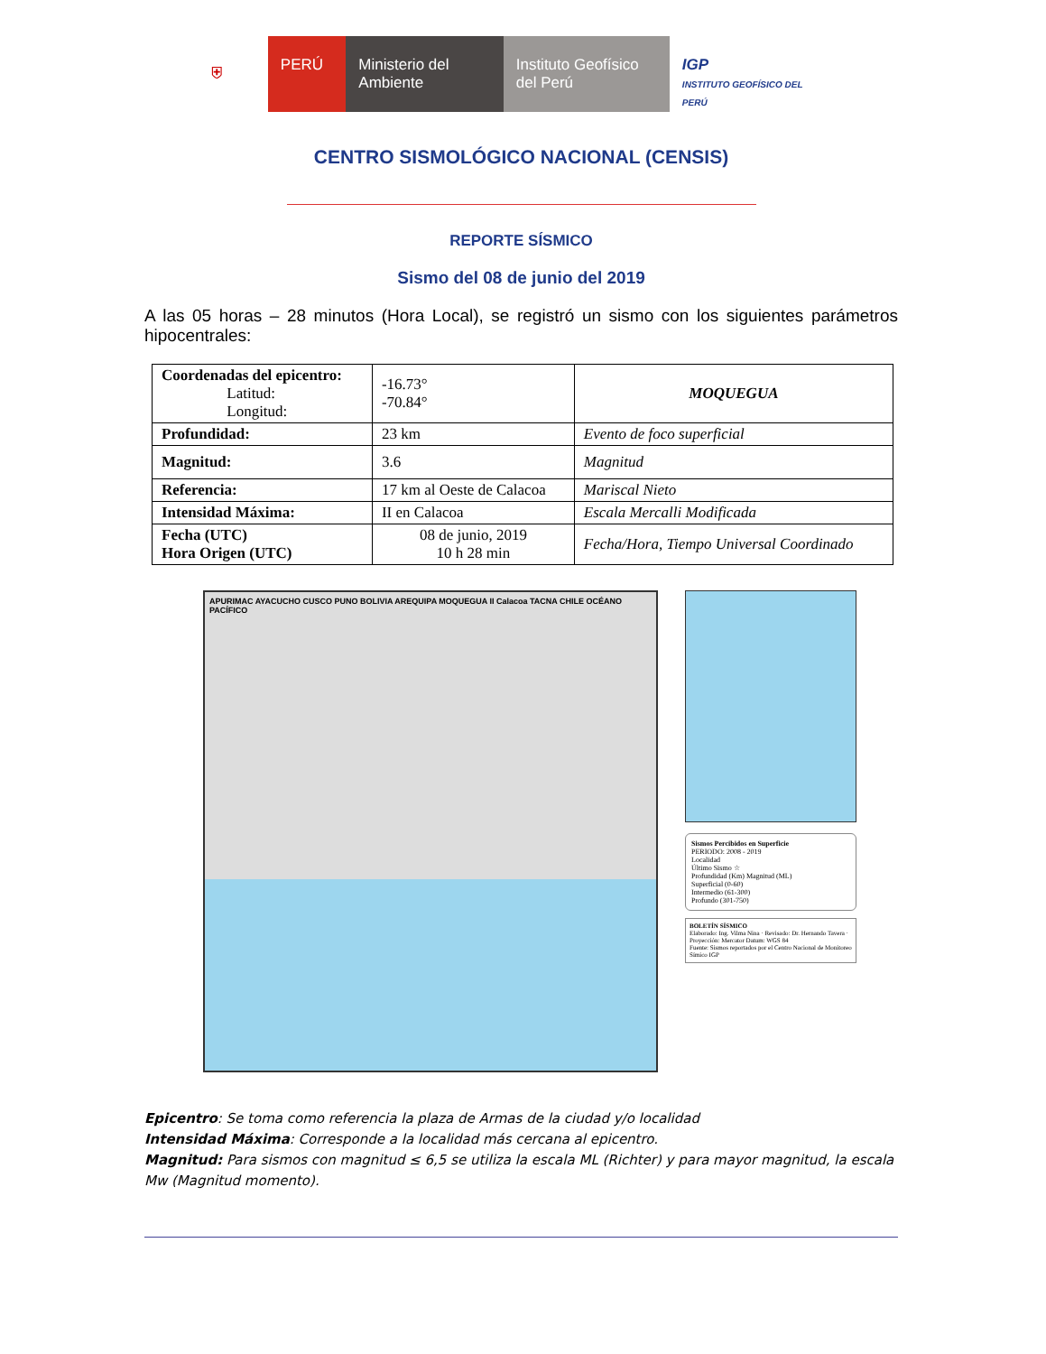⛨ PERÚ Ministerio del Ambiente
Instituto Geofísico del Perú
IGP
INSTITUTO GEOFÍSICO DEL PERÚ
CENTRO SISMOLÓGICO NACIONAL (CENSIS)
REPORTE SÍSMICO
Sismo del 08 de junio del 2019
A las 05 horas – 28 minutos (Hora Local), se registró un sismo con los siguientes parámetros hipocentrales:
| Coordenadas del epicentro: Latitud: Longitud: | -16.73° -70.84° | MOQUEGUA |
| Profundidad: | 23 km | Evento de foco superficial |
| Magnitud: | 3.6 | Magnitud |
| Referencia: | 17 km al Oeste de Calacoa | Mariscal Nieto |
| Intensidad Máxima: | II en Calacoa | Escala Mercalli Modificada |
| Fecha (UTC) Hora Origen (UTC) | 08 de junio, 2019 10 h 28 min | Fecha/Hora, Tiempo Universal Coordinado |
APURIMAC AYACUCHO CUSCO PUNO BOLIVIA AREQUIPA MOQUEGUA II Calacoa TACNA CHILE OCÉANO PACÍFICO
Sismos Percibidos en Superficie
PERIODO: 2008 - 2019
Localidad
Último Sismo ☆
Profundidad (Km) Magnitud (ML)
Superficial (0-60)
Intermedio (61-300)
Profundo (301-750)
BOLETÍN SÍSMICO
Elaborado: Ing. Vilma Nina · Revisado: Dr. Hernando Tavera · Proyección: Mercator Datum: WGS 84
Fuente: Sismos reportados por el Centro Nacional de Monitoreo Símico IGP
Epicentro: Se toma como referencia la plaza de Armas de la ciudad y/o localidad
Intensidad Máxima: Corresponde a la localidad más cercana al epicentro.
Magnitud: Para sismos con magnitud ≤ 6,5 se utiliza la escala ML (Richter) y para mayor magnitud, la escala Mw (Magnitud momento).